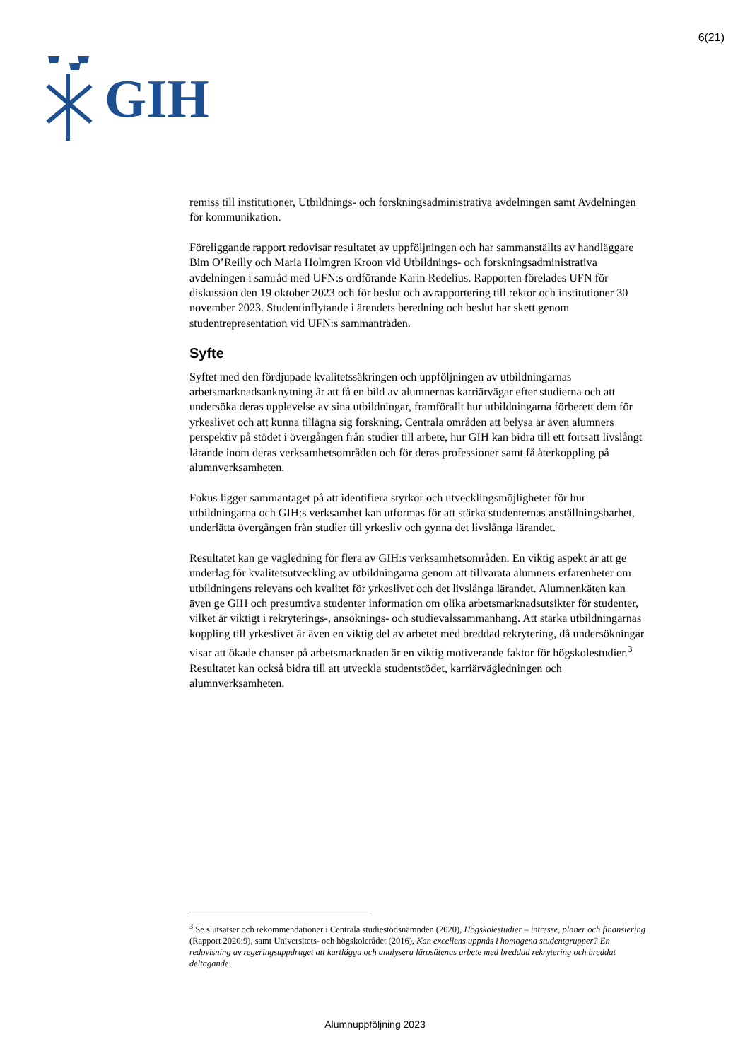GIH
6(21)
remiss till institutioner, Utbildnings- och forskningsadministrativa avdelningen samt Avdelningen för kommunikation.
Föreliggande rapport redovisar resultatet av uppföljningen och har sammanställts av handläggare Bim O’Reilly och Maria Holmgren Kroon vid Utbildnings- och forskningsadministrativa avdelningen i samråd med UFN:s ordförande Karin Redelius. Rapporten förelades UFN för diskussion den 19 oktober 2023 och för beslut och avrapportering till rektor och institutioner 30 november 2023. Studentinflytande i ärendets beredning och beslut har skett genom studentrepresentation vid UFN:s sammanträden.
Syfte
Syftet med den fördjupade kvalitetssäkringen och uppföljningen av utbildningarnas arbetsmarknadsanknytning är att få en bild av alumnernas karriärvägar efter studierna och att undersöka deras upplevelse av sina utbildningar, framförallt hur utbildningarna förberett dem för yrkeslivet och att kunna tillägna sig forskning. Centrala områden att belysa är även alumners perspektiv på stödet i övergången från studier till arbete, hur GIH kan bidra till ett fortsatt livslångt lärande inom deras verksamhetsområden och för deras professioner samt få återkoppling på alumnverksamheten.
Fokus ligger sammantaget på att identifiera styrkor och utvecklingsmöjligheter för hur utbildningarna och GIH:s verksamhet kan utformas för att stärka studenternas anställningsbarhet, underlätta övergången från studier till yrkesliv och gynna det livslånga lärandet.
Resultatet kan ge vägledning för flera av GIH:s verksamhetsområden. En viktig aspekt är att ge underlag för kvalitetsutveckling av utbildningarna genom att tillvarata alumners erfarenheter om utbildningens relevans och kvalitet för yrkeslivet och det livslånga lärandet. Alumnenkäten kan även ge GIH och presumtiva studenter information om olika arbetsmarknadsutsikter för studenter, vilket är viktigt i rekryterings-, ansöknings- och studievalssammanhang. Att stärka utbildningarnas koppling till yrkeslivet är även en viktig del av arbetet med breddad rekrytering, då undersökningar visar att ökade chanser på arbetsmarknaden är en viktig motiverande faktor för högskolestudier.<sup>3</sup> Resultatet kan också bidra till att utveckla studentstödet, karriärvägledningen och alumnverksamheten.
<sup>3</sup> Se slutsatser och rekommendationer i Centrala studiestödsnämnden (2020), Högskolestudier – intresse, planer och finansiering (Rapport 2020:9), samt Universitets- och högskolerådet (2016), Kan excellens uppnås i homogena studentgrupper? En redovisning av regeringsuppdraget att kartlägga och analysera lärosätenas arbete med breddad rekrytering och breddat deltagande.
Alumnuppföljning 2023